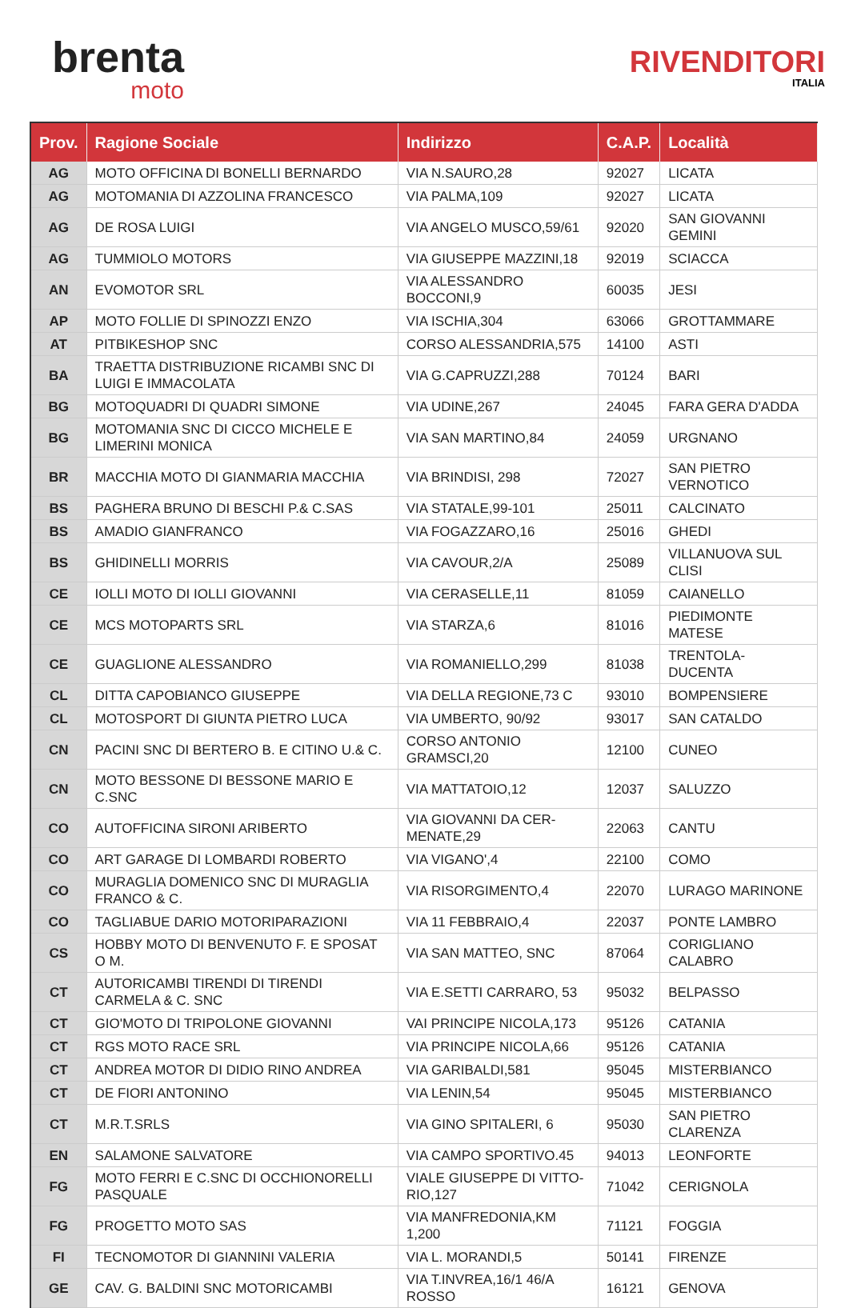brenta
moto
RIVENDITORI
ITALIA
| Prov. | Ragione Sociale | Indirizzo | C.A.P. | Località |
| --- | --- | --- | --- | --- |
| AG | MOTO OFFICINA DI BONELLI BERNARDO | VIA N.SAURO,28 | 92027 | LICATA |
| AG | MOTOMANIA DI AZZOLINA FRANCESCO | VIA PALMA,109 | 92027 | LICATA |
| AG | DE ROSA LUIGI | VIA ANGELO MUSCO,59/61 | 92020 | SAN GIOVANNI GEMINI |
| AG | TUMMIOLO MOTORS | VIA GIUSEPPE MAZZINI,18 | 92019 | SCIACCA |
| AN | EVOMOTOR SRL | VIA ALESSANDRO BOCCONI,9 | 60035 | JESI |
| AP | MOTO FOLLIE DI SPINOZZI ENZO | VIA ISCHIA,304 | 63066 | GROTTAMMARE |
| AT | PITBIKESHOP SNC | CORSO ALESSANDRIA,575 | 14100 | ASTI |
| BA | TRAETTA DISTRIBUZIONE RICAMBI SNC DI LUIGI E IMMACOLATA | VIA G.CAPRUZZI,288 | 70124 | BARI |
| BG | MOTOQUADRI DI QUADRI SIMONE | VIA UDINE,267 | 24045 | FARA GERA D'ADDA |
| BG | MOTOMANIA SNC DI CICCO MICHELE E LIMERINI MONICA | VIA SAN MARTINO,84 | 24059 | URGNANO |
| BR | MACCHIA MOTO DI GIANMARIA MACCHIA | VIA BRINDISI, 298 | 72027 | SAN PIETRO VERNOTICO |
| BS | PAGHERA BRUNO DI BESCHI P.& C.SAS | VIA STATALE,99-101 | 25011 | CALCINATO |
| BS | AMADIO GIANFRANCO | VIA FOGAZZARO,16 | 25016 | GHEDI |
| BS | GHIDINELLI MORRIS | VIA CAVOUR,2/A | 25089 | VILLANUOVA SUL CLISI |
| CE | IOLLI MOTO DI IOLLI GIOVANNI | VIA CERASELLE,11 | 81059 | CAIANELLO |
| CE | MCS MOTOPARTS SRL | VIA STARZA,6 | 81016 | PIEDIMONTE MATESE |
| CE | GUAGLIONE ALESSANDRO | VIA ROMANIELLO,299 | 81038 | TRENTOLA-DUCENTA |
| CL | DITTA CAPOBIANCO GIUSEPPE | VIA DELLA REGIONE,73 C | 93010 | BOMPENSIERE |
| CL | MOTOSPORT DI GIUNTA PIETRO LUCA | VIA UMBERTO, 90/92 | 93017 | SAN CATALDO |
| CN | PACINI SNC DI BERTERO B. E CITINO U.& C. | CORSO ANTONIO GRAMSCI,20 | 12100 | CUNEO |
| CN | MOTO BESSONE DI BESSONE MARIO E C.SNC | VIA MATTATOIO,12 | 12037 | SALUZZO |
| CO | AUTOFFICINA SIRONI ARIBERTO | VIA GIOVANNI DA CER-MENATE,29 | 22063 | CANTU |
| CO | ART GARAGE DI LOMBARDI ROBERTO | VIA VIGANO',4 | 22100 | COMO |
| CO | MURAGLIA DOMENICO SNC DI MURAGLIA FRANCO & C. | VIA RISORGIMENTO,4 | 22070 | LURAGO MARINONE |
| CO | TAGLIABUE DARIO MOTORIPARAZIONI | VIA 11 FEBBRAIO,4 | 22037 | PONTE LAMBRO |
| CS | HOBBY MOTO DI BENVENUTO F. E SPOSAT O M. | VIA SAN MATTEO, SNC | 87064 | CORIGLIANO CALABRO |
| CT | AUTORICAMBI TIRENDI DI TIRENDI CARMELA & C. SNC | VIA E.SETTI CARRARO, 53 | 95032 | BELPASSO |
| CT | GIO'MOTO DI TRIPOLONE GIOVANNI | VAI PRINCIPE NICOLA,173 | 95126 | CATANIA |
| CT | RGS MOTO RACE SRL | VIA PRINCIPE NICOLA,66 | 95126 | CATANIA |
| CT | ANDREA MOTOR DI DIDIO RINO ANDREA | VIA GARIBALDI,581 | 95045 | MISTERBIANCO |
| CT | DE FIORI ANTONINO | VIA LENIN,54 | 95045 | MISTERBIANCO |
| CT | M.R.T.SRLS | VIA GINO SPITALERI, 6 | 95030 | SAN PIETRO CLARENZA |
| EN | SALAMONE SALVATORE | VIA CAMPO SPORTIVO.45 | 94013 | LEONFORTE |
| FG | MOTO FERRI E C.SNC DI OCCHIONORELLI PASQUALE | VIALE GIUSEPPE DI VITTO-RIO,127 | 71042 | CERIGNOLA |
| FG | PROGETTO MOTO SAS | VIA MANFREDONIA,KM 1,200 | 71121 | FOGGIA |
| FI | TECNOMOTOR DI GIANNINI VALERIA | VIA L. MORANDI,5 | 50141 | FIRENZE |
| GE | CAV. G. BALDINI SNC MOTORICAMBI | VIA T.INVREA,16/1 46/A ROSSO | 16121 | GENOVA |